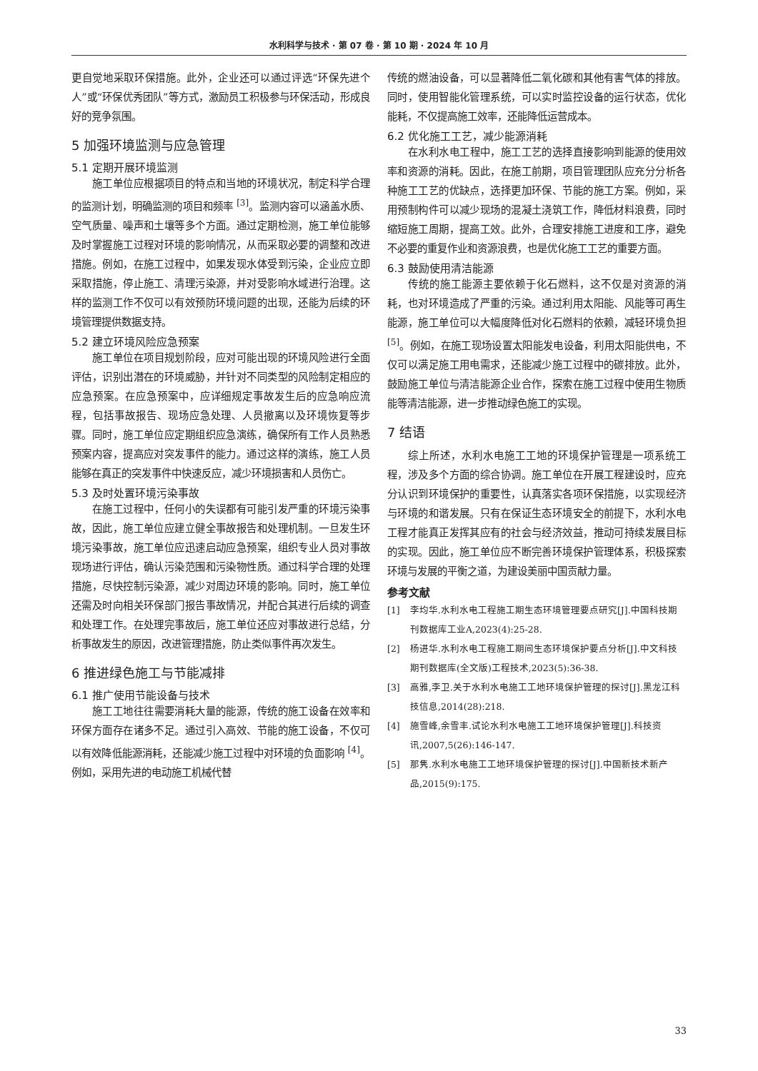水利科学与技术 · 第 07 卷 · 第 10 期 · 2024 年 10 月
更自觉地采取环保措施。此外，企业还可以通过评选“环保先进个人”或“环保优秀团队”等方式，激励员工积极参与环保活动，形成良好的竞争氛围。
5 加强环境监测与应急管理
5.1 定期开展环境监测
施工单位应根据项目的特点和当地的环境状况，制定科学合理的监测计划，明确监测的项目和频率 <sup>[3]</sup>。监测内容可以涵盖水质、空气质量、噪声和土壤等多个方面。通过定期检测，施工单位能够及时掌握施工过程对环境的影响情况，从而采取必要的调整和改进措施。例如，在施工过程中，如果发现水体受到污染，企业应立即采取措施，停止施工、清理污染源，并对受影响水域进行治理。这样的监测工作不仅可以有效预防环境问题的出现，还能为后续的环境管理提供数据支持。
5.2 建立环境风险应急预案
施工单位在项目规划阶段，应对可能出现的环境风险进行全面评估，识别出潜在的环境威胁，并针对不同类型的风险制定相应的应急预案。在应急预案中，应详细规定事故发生后的应急响应流程，包括事故报告、现场应急处理、人员撤离以及环境恢复等步骤。同时，施工单位应定期组织应急演练，确保所有工作人员熟悉预案内容，提高应对突发事件的能力。通过这样的演练，施工人员能够在真正的突发事件中快速反应，减少环境损害和人员伤亡。
5.3 及时处置环境污染事故
在施工过程中，任何小的失误都有可能引发严重的环境污染事故，因此，施工单位应建立健全事故报告和处理机制。一旦发生环境污染事故，施工单位应迅速启动应急预案，组织专业人员对事故现场进行评估，确认污染范围和污染物性质。通过科学合理的处理措施，尽快控制污染源，减少对周边环境的影响。同时，施工单位还需及时向相关环保部门报告事故情况，并配合其进行后续的调查和处理工作。在处理完事故后，施工单位还应对事故进行总结，分析事故发生的原因，改进管理措施，防止类似事件再次发生。
6 推进绿色施工与节能减排
6.1 推广使用节能设备与技术
施工工地往往需要消耗大量的能源，传统的施工设备在效率和环保方面存在诸多不足。通过引入高效、节能的施工设备，不仅可以有效降低能源消耗，还能减少施工过程中对环境的负面影响 <sup>[4]</sup>。例如，采用先进的电动施工机械代替
传统的燃油设备，可以显著降低二氧化碳和其他有害气体的排放。同时，使用智能化管理系统，可以实时监控设备的运行状态，优化能耗，不仅提高施工效率，还能降低运营成本。
6.2 优化施工工艺，减少能源消耗
在水利水电工程中，施工工艺的选择直接影响到能源的使用效率和资源的消耗。因此，在施工前期，项目管理团队应充分分析各种施工工艺的优缺点，选择更加环保、节能的施工方案。例如，采用预制构件可以减少现场的混凝土浇筑工作，降低材料浪费，同时缩短施工周期，提高工效。此外，合理安排施工进度和工序，避免不必要的重复作业和资源浪费，也是优化施工工艺的重要方面。
6.3 鼓励使用清洁能源
传统的施工能源主要依赖于化石燃料，这不仅是对资源的消耗，也对环境造成了严重的污染。通过利用太阳能、风能等可再生能源，施工单位可以大幅度降低对化石燃料的依赖，减轻环境负担 <sup>[5]</sup>。例如，在施工现场设置太阳能发电设备，利用太阳能供电，不仅可以满足施工用电需求，还能减少施工过程中的碳排放。此外，鼓励施工单位与清洁能源企业合作，探索在施工过程中使用生物质能等清洁能源，进一步推动绿色施工的实现。
7 结语
综上所述，水利水电施工工地的环境保护管理是一项系统工程，涉及多个方面的综合协调。施工单位在开展工程建设时，应充分认识到环境保护的重要性，认真落实各项环保措施，以实现经济与环境的和谐发展。只有在保证生态环境安全的前提下，水利水电工程才能真正发挥其应有的社会与经济效益，推动可持续发展目标的实现。因此，施工单位应不断完善环境保护管理体系，积极探索环境与发展的平衡之道，为建设美丽中国贡献力量。
参考文献
[1] 李均华.水利水电工程施工期生态环境管理要点研究[J].中国科技期刊数据库工业A,2023(4):25-28.
[2] 杨进华.水利水电工程施工期间生态环境保护要点分析[J].中文科技期刊数据库(全文版)工程技术,2023(5):36-38.
[3] 高雅,李卫.关于水利水电施工工地环境保护管理的探讨[J].黑龙江科技信息,2014(28):218.
[4] 施雪峰,余雪丰.试论水利水电施工工地环境保护管理[J].科技资讯,2007,5(26):146-147.
[5] 那隽.水利水电施工工地环境保护管理的探讨[J].中国新技术新产品,2015(9):175.
33